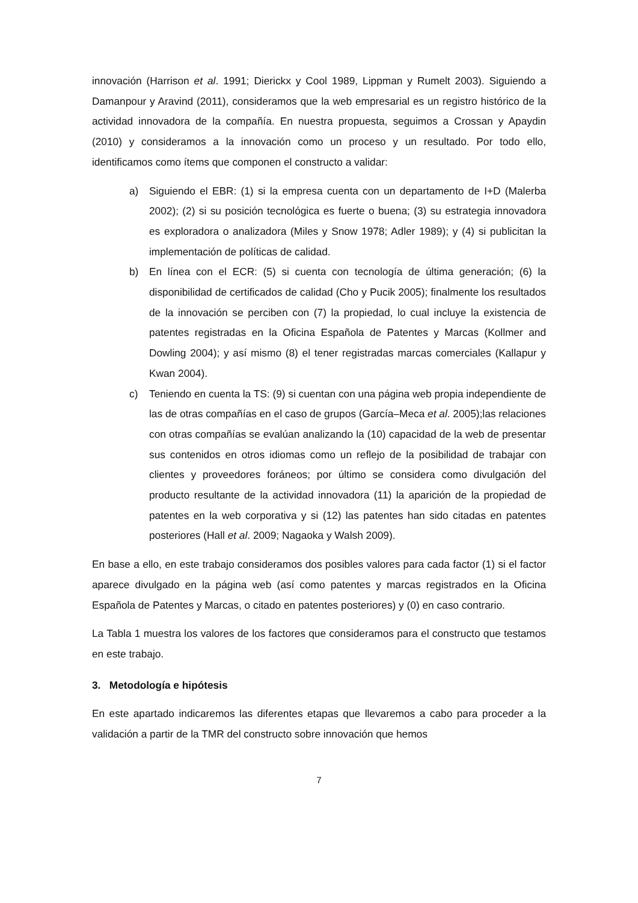innovación (Harrison et al. 1991; Dierickx y Cool 1989, Lippman y Rumelt 2003). Siguiendo a Damanpour y Aravind (2011), consideramos que la web empresarial es un registro histórico de la actividad innovadora de la compañía. En nuestra propuesta, seguimos a Crossan y Apaydin (2010) y consideramos a la innovación como un proceso y un resultado. Por todo ello, identificamos como ítems que componen el constructo a validar:
a) Siguiendo el EBR: (1) si la empresa cuenta con un departamento de I+D (Malerba 2002); (2) si su posición tecnológica es fuerte o buena; (3) su estrategia innovadora es exploradora o analizadora (Miles y Snow 1978; Adler 1989); y (4) si publicitan la implementación de políticas de calidad.
b) En línea con el ECR: (5) si cuenta con tecnología de última generación; (6) la disponibilidad de certificados de calidad (Cho y Pucik 2005); finalmente los resultados de la innovación se perciben con (7) la propiedad, lo cual incluye la existencia de patentes registradas en la Oficina Española de Patentes y Marcas (Kollmer and Dowling 2004); y así mismo (8) el tener registradas marcas comerciales (Kallapur y Kwan 2004).
c) Teniendo en cuenta la TS: (9) si cuentan con una página web propia independiente de las de otras compañías en el caso de grupos (García–Meca et al. 2005);las relaciones con otras compañías se evalúan analizando la (10) capacidad de la web de presentar sus contenidos en otros idiomas como un reflejo de la posibilidad de trabajar con clientes y proveedores foráneos; por último se considera como divulgación del producto resultante de la actividad innovadora (11) la aparición de la propiedad de patentes en la web corporativa y si (12) las patentes han sido citadas en patentes posteriores (Hall et al. 2009; Nagaoka y Walsh 2009).
En base a ello, en este trabajo consideramos dos posibles valores para cada factor (1) si el factor aparece divulgado en la página web (así como patentes y marcas registrados en la Oficina Española de Patentes y Marcas, o citado en patentes posteriores) y (0) en caso contrario.
La Tabla 1 muestra los valores de los factores que consideramos para el constructo que testamos en este trabajo.
3. Metodología e hipótesis
En este apartado indicaremos las diferentes etapas que llevaremos a cabo para proceder a la validación a partir de la TMR del constructo sobre innovación que hemos
7